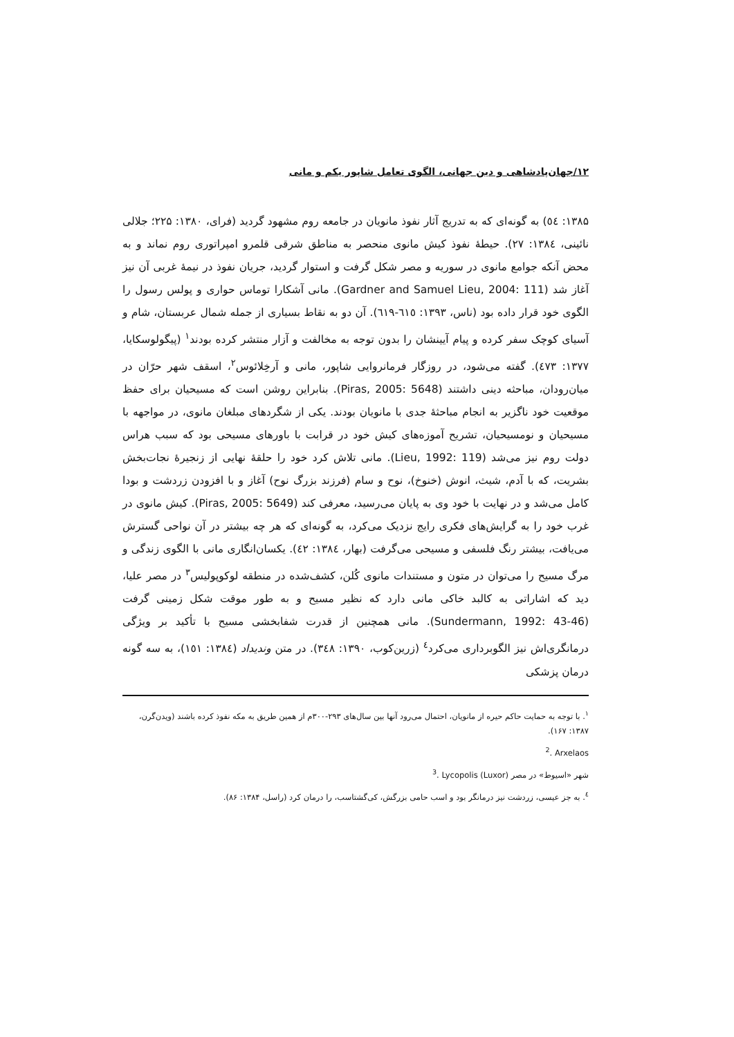۱۲/جهان‌پادشاهی و دین جهانی، الگوی تعامل شاپور یکم و مانی
۱۳۸۵: ٥٤) به گونه‌ای که به تدریج آثار نفوذ مانویان در جامعه روم مشهود گردید (فرای، ۱۳۸۰: ۲۲۵؛ جلالی نائینی، ۱۳۸٤: ۲۷). حیطهٔ نفوذ کیش مانوی منحصر به مناطق شرقی قلمرو امپراتوری روم نماند و به محض آنکه جوامع مانوی در سوریه و مصر شکل گرفت و استوار گردید، جریان نفوذ در نیمهٔ غربی آن نیز آغاز شد (Gardner and Samuel Lieu, 2004: 111). مانی آشکارا توماس حواری و پولس رسول را الگوی خود قرار داده بود (ناس، ۱۳۹۳: ٦١٥-٦١٩). آن دو به نقاط بسیاری از جمله شمال عربستان، شام و آسیای کوچک سفر کرده و پیام آیینشان را بدون توجه به مخالفت و آزار منتشر کرده بودند<sup>۱</sup> (پیگولوسکایا، ۱۳۷۷: ٤٧۳). گفته می‌شود، در روزگار فرمانروایی شاپور، مانی و آرخِلائوس<sup>۲</sup>، اسقف شهر حرّان در میان‌رودان، مباحثه دینی داشتند (Piras, 2005: 5648). بنابراین روشن است که مسیحیان برای حفظ موقعیت خود ناگزیر به انجام مباحثهٔ جدی با مانویان بودند. یکی از شگردهای مبلغان مانوی، در مواجهه با مسیحیان و نومسیحیان، تشریح آموزه‌های کیش خود در قرابت با باورهای مسیحی بود که سبب هراس دولت روم نیز می‌شد (Lieu, 1992: 119). مانی تلاش کرد خود را حلقهٔ نهایی از زنجیرهٔ نجات‌بخش بشریت، که با آدم، شیث، انوش (خنوخ)، نوح و سام (فرزند بزرگ نوح) آغاز و با افزودن زردشت و بودا کامل می‌شد و در نهایت با خود وی به پایان می‌رسید، معرفی کند (Piras, 2005: 5649). کیش مانوی در غرب خود را به گرایش‌های فکری رایج نزدیک می‌کرد، به گونه‌ای که هر چه بیشتر در آن نواحی گسترش می‌یافت، بیشتر رنگ فلسفی و مسیحی می‌گرفت (بهار، ۱۳۸٤: ٤۲). یکسان‌انگاری مانی با الگوی زندگی و مرگ مسیح را می‌توان در متون و مستندات مانوی کُلن، کشف‌شده در منطقه لوکوپولیس<sup>۳</sup> در مصر علیا، دید که اشاراتی به کالبد خاکی مانی دارد که نظیر مسیح و به طور موقت شکل زمینی گرفت (Sundermann, 1992: 43-46). مانی همچنین از قدرت شفابخشی مسیح با تأکید بر ویژگی درمانگری‌اش نیز الگوبرداری می‌کرد<sup>٤</sup> (زرین‌کوب، ۱۳۹۰: ۳٤۸). در متن وندیداد (۱۳۸٤: ۱٥۱)، به سه گونه درمان پزشکی
<sup>۱</sup>. با توجه به حمایت حاکم حیره از مانویان، احتمال می‌رود آنها بین سال‌های ۲۹۳-۳۰۰م از همین طریق به مکه نفوذ کرده باشند (ویدن‌گرن، ۱۳۸۷: ۱۶۷).
<sup>2</sup>. Arxelaos
<sup>3</sup>. Lycopolis (Luxor) شهر «اسیوط» در مصر
<sup>٤</sup>. به جز عیسی، زردشت نیز درمانگر بود و اسب حامی بزرگش، کی‌گشتاسب، را درمان کرد (راسل، ۱۳۸۴: ۸۶).